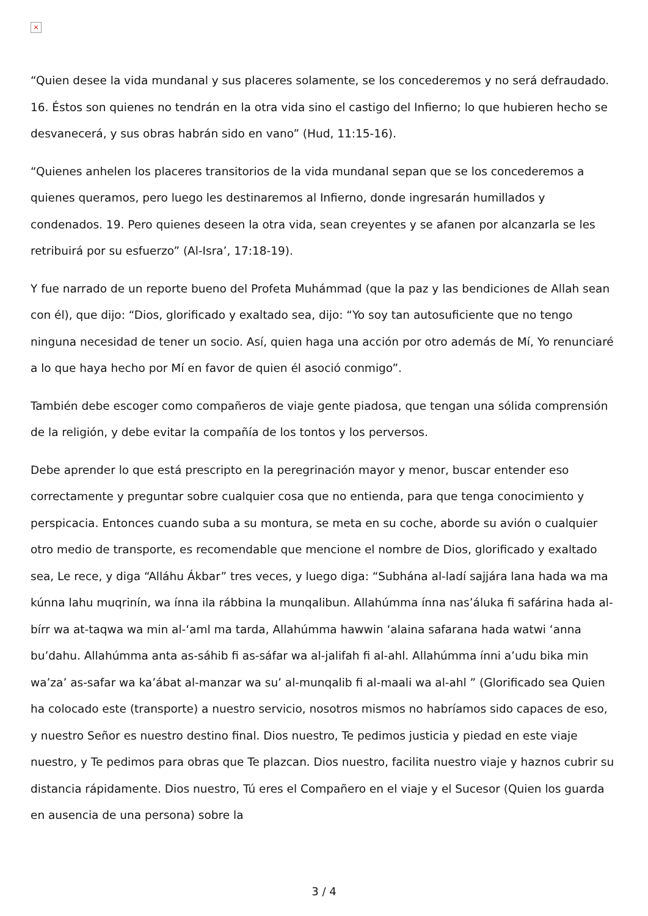×
“Quien desee la vida mundanal y sus placeres solamente, se los concederemos y no será defraudado. 16. Éstos son quienes no tendrán en la otra vida sino el castigo del Infierno; lo que hubieren hecho se desvanecerá, y sus obras habrán sido en vano” (Hud, 11:15-16).
“Quienes anhelen los placeres transitorios de la vida mundanal sepan que se los concederemos a quienes queramos, pero luego les destinaremos al Infierno, donde ingresarán humillados y condenados. 19. Pero quienes deseen la otra vida, sean creyentes y se afanen por alcanzarla se les retribuirá por su esfuerzo” (Al-Isra’, 17:18-19).
Y fue narrado de un reporte bueno del Profeta Muhámmad (que la paz y las bendiciones de Allah sean con él), que dijo: “Dios, glorificado y exaltado sea, dijo: “Yo soy tan autosuficiente que no tengo ninguna necesidad de tener un socio. Así, quien haga una acción por otro además de Mí, Yo renunciaré a lo que haya hecho por Mí en favor de quien él asoció conmigo”.
También debe escoger como compañeros de viaje gente piadosa, que tengan una sólida comprensión de la religión, y debe evitar la compañía de los tontos y los perversos.
Debe aprender lo que está prescripto en la peregrinación mayor y menor, buscar entender eso correctamente y preguntar sobre cualquier cosa que no entienda, para que tenga conocimiento y perspicacia. Entonces cuando suba a su montura, se meta en su coche, aborde su avión o cualquier otro medio de transporte, es recomendable que mencione el nombre de Dios, glorificado y exaltado sea, Le rece, y diga “Alláhu Ákbar” tres veces, y luego diga: “Subhána al-ladí sajjára lana hada wa ma kúnna lahu muqrinín, wa ínna ila rábbina la munqalibun. Allahúmma ínna nas’áluka fi safárina hada al-bírr wa at-taqwa wa min al-‘aml ma tarda, Allahúmma hawwin ‘alaina safarana hada watwi ‘anna bu’dahu. Allahúmma anta as-sáhib fi as-sáfar wa al-jalifah fi al-ahl. Allahúmma ínni a’udu bika min wa’za’ as-safar wa ka’ábat al-manzar wa su’ al-munqalib fi al-maali wa al-ahl ” (Glorificado sea Quien ha colocado este (transporte) a nuestro servicio, nosotros mismos no habríamos sido capaces de eso, y nuestro Señor es nuestro destino final. Dios nuestro, Te pedimos justicia y piedad en este viaje nuestro, y Te pedimos para obras que Te plazcan. Dios nuestro, facilita nuestro viaje y haznos cubrir su distancia rápidamente. Dios nuestro, Tú eres el Compañero en el viaje y el Sucesor (Quien los guarda en ausencia de una persona) sobre la
3 / 4